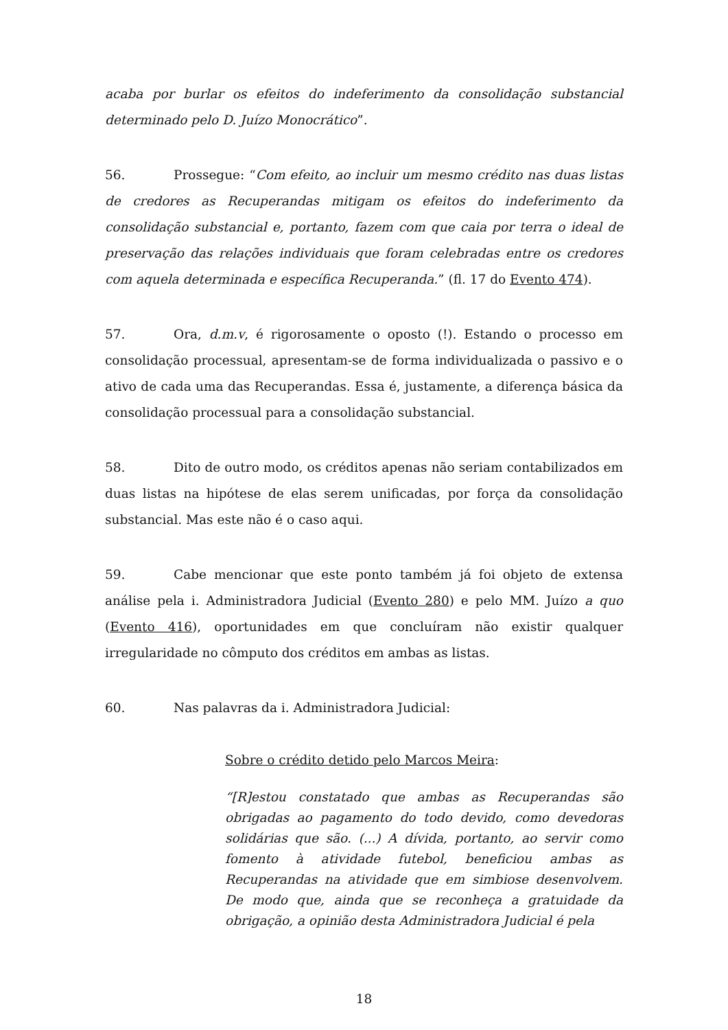acaba por burlar os efeitos do indeferimento da consolidação substancial determinado pelo D. Juízo Monocrático”.
56. Prossegue: “Com efeito, ao incluir um mesmo crédito nas duas listas de credores as Recuperandas mitigam os efeitos do indeferimento da consolidação substancial e, portanto, fazem com que caia por terra o ideal de preservação das relações individuais que foram celebradas entre os credores com aquela determinada e específica Recuperanda.” (fl. 17 do Evento 474).
57. Ora, d.m.v, é rigorosamente o oposto (!). Estando o processo em consolidação processual, apresentam-se de forma individualizada o passivo e o ativo de cada uma das Recuperandas. Essa é, justamente, a diferença básica da consolidação processual para a consolidação substancial.
58. Dito de outro modo, os créditos apenas não seriam contabilizados em duas listas na hipótese de elas serem unificadas, por força da consolidação substancial. Mas este não é o caso aqui.
59. Cabe mencionar que este ponto também já foi objeto de extensa análise pela i. Administradora Judicial (Evento 280) e pelo MM. Juízo a quo (Evento 416), oportunidades em que concluíram não existir qualquer irregularidade no cômputo dos créditos em ambas as listas.
60. Nas palavras da i. Administradora Judicial:
Sobre o crédito detido pelo Marcos Meira:
“[R]estou constatado que ambas as Recuperandas são obrigadas ao pagamento do todo devido, como devedoras solidárias que são. (...) A dívida, portanto, ao servir como fomento à atividade futebol, beneficiou ambas as Recuperandas na atividade que em simbiose desenvolvem. De modo que, ainda que se reconheça a gratuidade da obrigação, a opinião desta Administradora Judicial é pela
18